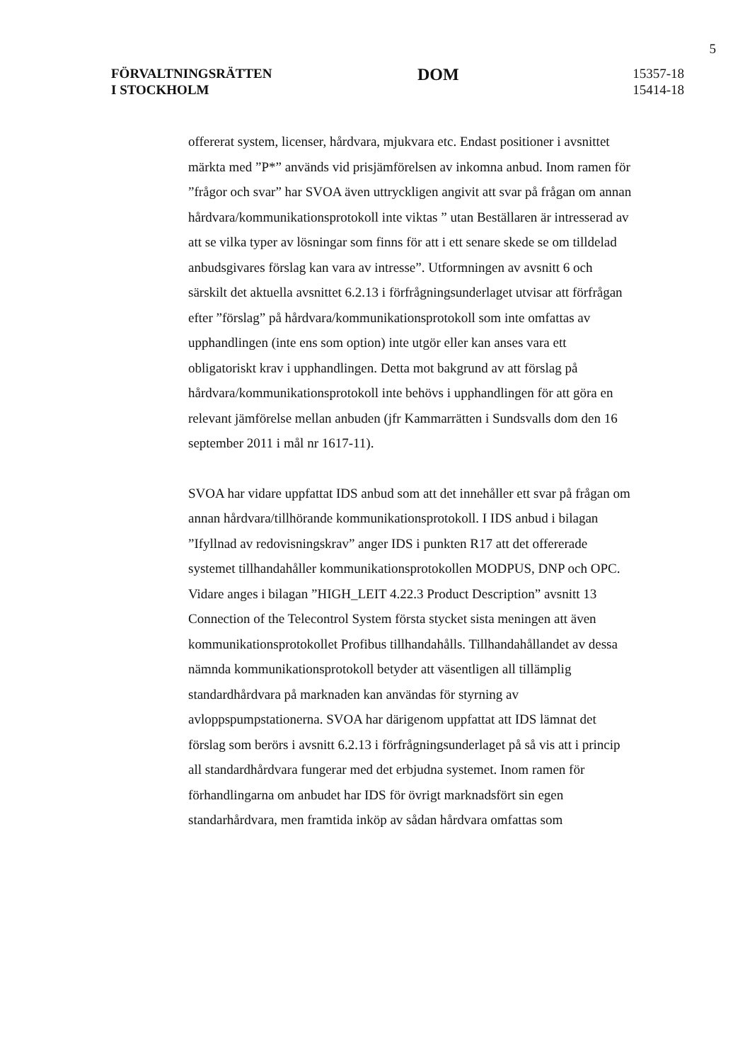5
FÖRVALTNINGSRÄTTEN
I STOCKHOLM
DOM
15357-18
15414-18
offererat system, licenser, hårdvara, mjukvara etc. Endast positioner i avsnittet märkta med ”P*” används vid prisjämförelsen av inkomna anbud. Inom ramen för ”frågor och svar” har SVOA även uttryckligen angivit att svar på frågan om annan hårdvara/kommunikationsprotokoll inte viktas ” utan Beställaren är intresserad av att se vilka typer av lösningar som finns för att i ett senare skede se om tilldelad anbudsgivares förslag kan vara av intresse”. Utformningen av avsnitt 6 och särskilt det aktuella avsnittet 6.2.13 i förfrågningsunderlaget utvisar att förfrågan efter ”förslag” på hårdvara/kommunikationsprotokoll som inte omfattas av upphandlingen (inte ens som option) inte utgör eller kan anses vara ett obligatoriskt krav i upphandlingen. Detta mot bakgrund av att förslag på hårdvara/kommunikationsprotokoll inte behövs i upphandlingen för att göra en relevant jämförelse mellan anbuden (jfr Kammarrätten i Sundsvalls dom den 16 september 2011 i mål nr 1617-11).
SVOA har vidare uppfattat IDS anbud som att det innehåller ett svar på frågan om annan hårdvara/tillhörande kommunikationsprotokoll. I IDS anbud i bilagan ”Ifyllnad av redovisningskrav” anger IDS i punkten R17 att det offererade systemet tillhandahåller kommunikationsprotokollen MODPUS, DNP och OPC. Vidare anges i bilagan ”HIGH_LEIT 4.22.3 Product Description” avsnitt 13 Connection of the Telecontrol System första stycket sista meningen att även kommunikationsprotokollet Profibus tillhandahålls. Tillhandahållandet av dessa nämnda kommunikationsprotokoll betyder att väsentligen all tillämplig standardhårdvara på marknaden kan användas för styrning av avloppspumpstationerna. SVOA har därigenom uppfattat att IDS lämnat det förslag som berörs i avsnitt 6.2.13 i förfrågningsunderlaget på så vis att i princip all standardhårdvara fungerar med det erbjudna systemet. Inom ramen för förhandlingarna om anbudet har IDS för övrigt marknadsfört sin egen standarhårdvara, men framtida inköp av sådan hårdvara omfattas som